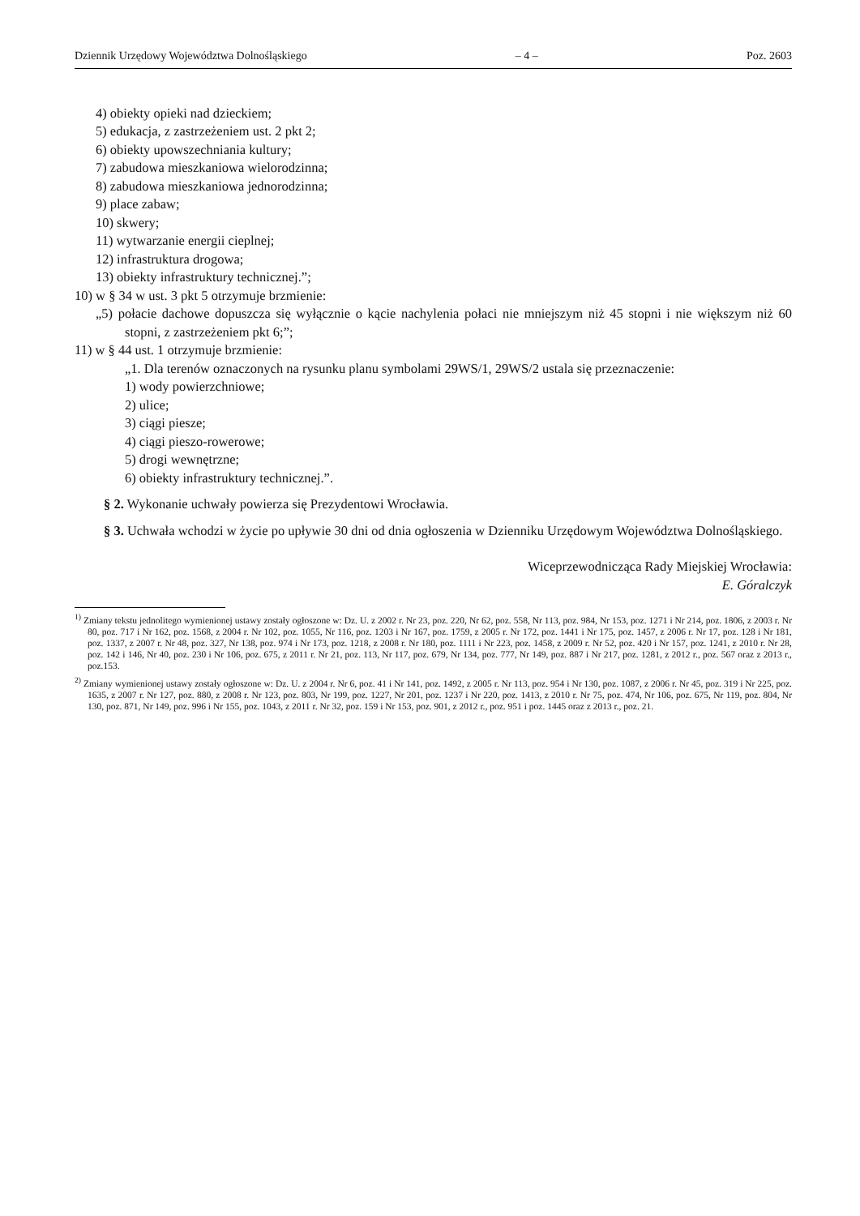Dziennik Urzędowy Województwa Dolnośląskiego – 4 – Poz. 2603
4) obiekty opieki nad dzieckiem;
5) edukacja, z zastrzeżeniem ust. 2 pkt 2;
6) obiekty upowszechniania kultury;
7) zabudowa mieszkaniowa wielorodzinna;
8) zabudowa mieszkaniowa jednorodzinna;
9) place zabaw;
10) skwery;
11) wytwarzanie energii cieplnej;
12) infrastruktura drogowa;
13) obiekty infrastruktury technicznej.”;
10) w § 34 w ust. 3 pkt 5 otrzymuje brzmienie:
„5) połacie dachowe dopuszcza się wyłącznie o kącie nachylenia połaci nie mniejszym niż 45 stopni i nie większym niż 60 stopni, z zastrzeżeniem pkt 6;”;
11) w § 44 ust. 1 otrzymuje brzmienie:
„1. Dla terenów oznaczonych na rysunku planu symbolami 29WS/1, 29WS/2 ustala się przeznaczenie:
1) wody powierzchniowe;
2) ulice;
3) ciągi piesze;
4) ciągi pieszo-rowerowe;
5) drogi wewnętrzne;
6) obiekty infrastruktury technicznej.”.
§ 2. Wykonanie uchwały powierza się Prezydentowi Wrocławia.
§ 3. Uchwała wchodzi w życie po upływie 30 dni od dnia ogłoszenia w Dzienniku Urzędowym Województwa Dolnośląskiego.
Wiceprzewodnicząca Rady Miejskiej Wrocławia:
E. Góralczyk
<sup>1)</sup> Zmiany tekstu jednolitego wymienionej ustawy zostały ogłoszone w: Dz. U. z 2002 r. Nr 23, poz. 220, Nr 62, poz. 558, Nr 113, poz. 984, Nr 153, poz. 1271 i Nr 214, poz. 1806, z 2003 r. Nr 80, poz. 717 i Nr 162, poz. 1568, z 2004 r. Nr 102, poz. 1055, Nr 116, poz. 1203 i Nr 167, poz. 1759, z 2005 r. Nr 172, poz. 1441 i Nr 175, poz. 1457, z 2006 r. Nr 17, poz. 128 i Nr 181, poz. 1337, z 2007 r. Nr 48, poz. 327, Nr 138, poz. 974 i Nr 173, poz. 1218, z 2008 r. Nr 180, poz. 1111 i Nr 223, poz. 1458, z 2009 r. Nr 52, poz. 420 i Nr 157, poz. 1241, z 2010 r. Nr 28, poz. 142 i 146, Nr 40, poz. 230 i Nr 106, poz. 675, z 2011 r. Nr 21, poz. 113, Nr 117, poz. 679, Nr 134, poz. 777, Nr 149, poz. 887 i Nr 217, poz. 1281, z 2012 r., poz. 567 oraz z 2013 r., poz.153.
<sup>2)</sup> Zmiany wymienionej ustawy zostały ogłoszone w: Dz. U. z 2004 r. Nr 6, poz. 41 i Nr 141, poz. 1492, z 2005 r. Nr 113, poz. 954 i Nr 130, poz. 1087, z 2006 r. Nr 45, poz. 319 i Nr 225, poz. 1635, z 2007 r. Nr 127, poz. 880, z 2008 r. Nr 123, poz. 803, Nr 199, poz. 1227, Nr 201, poz. 1237 i Nr 220, poz. 1413, z 2010 r. Nr 75, poz. 474, Nr 106, poz. 675, Nr 119, poz. 804, Nr 130, poz. 871, Nr 149, poz. 996 i Nr 155, poz. 1043, z 2011 r. Nr 32, poz. 159 i Nr 153, poz. 901, z 2012 r., poz. 951 i poz. 1445 oraz z 2013 r., poz. 21.